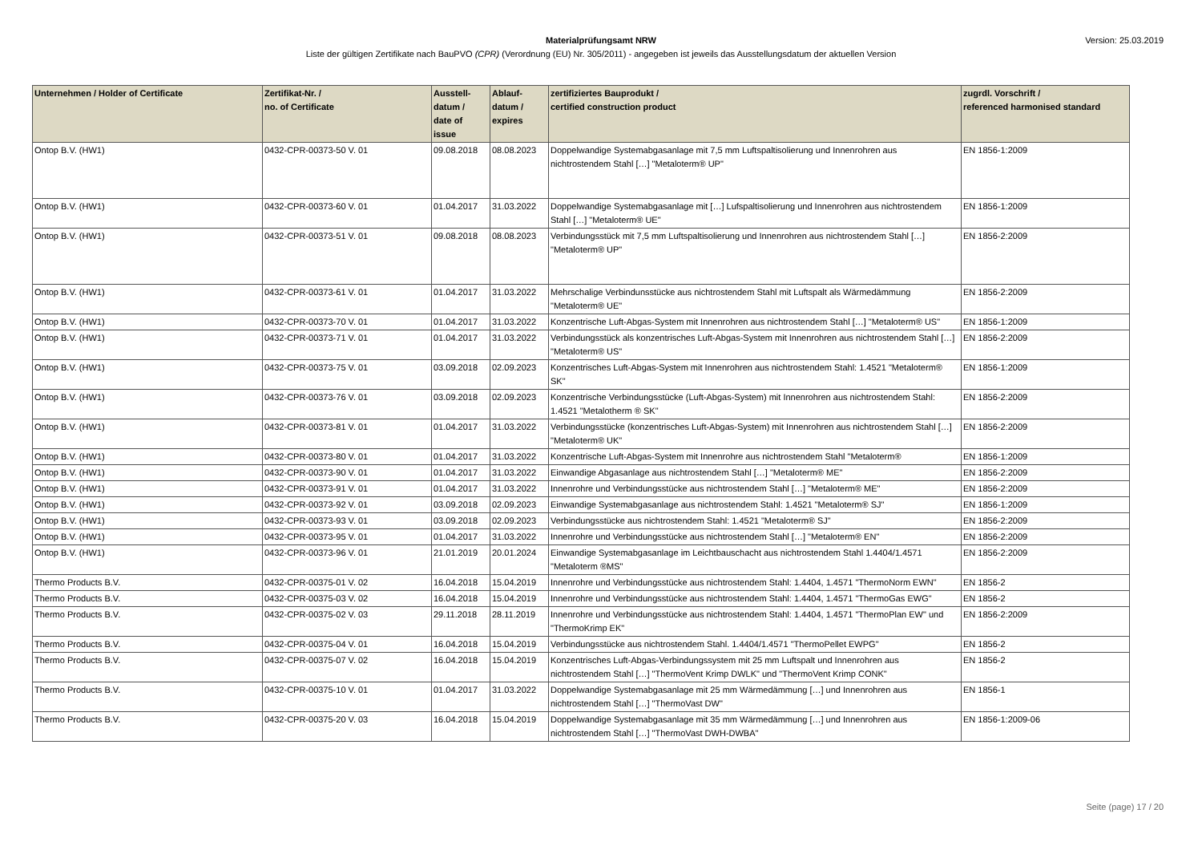Version: 25.03.2019
Materialprüfungsamt NRW
Liste der gültigen Zertifikate nach BauPVO (CPR) (Verordnung (EU) Nr. 305/2011) - angegeben ist jeweils das Ausstellungsdatum der aktuellen Version
| Unternehmen / Holder of Certificate | Zertifikat-Nr. / no. of Certificate | Ausstell- datum / date of issue | Ablauf- datum / expires | zertifiziertes Bauprodukt / certified construction product | zugrdl. Vorschrift / referenced harmonised standard |
| --- | --- | --- | --- | --- | --- |
| Ontop B.V. (HW1) | 0432-CPR-00373-50 V. 01 | 09.08.2018 | 08.08.2023 | Doppelwandige Systemabgasanlage mit 7,5 mm Luftspaltisolierung und Innenrohren aus nichtrostendem Stahl […] "Metaloterm® UP" | EN 1856-1:2009 |
| Ontop B.V. (HW1) | 0432-CPR-00373-60 V. 01 | 01.04.2017 | 31.03.2022 | Doppelwandige Systemabgasanlage mit […] Lufspaltisolierung und Innenrohren aus nichtrostendem Stahl […] "Metaloterm® UE" | EN 1856-1:2009 |
| Ontop B.V. (HW1) | 0432-CPR-00373-51 V. 01 | 09.08.2018 | 08.08.2023 | Verbindungsstück mit 7,5 mm Luftspaltisolierung und Innenrohren aus nichtrostendem Stahl […] "Metaloterm® UP" | EN 1856-2:2009 |
| Ontop B.V. (HW1) | 0432-CPR-00373-61 V. 01 | 01.04.2017 | 31.03.2022 | Mehrschalige Verbindunsstücke aus nichtrostendem Stahl mit Luftspalt als Wärmedämmung "Metaloterm® UE" | EN 1856-2:2009 |
| Ontop B.V. (HW1) | 0432-CPR-00373-70 V. 01 | 01.04.2017 | 31.03.2022 | Konzentrische Luft-Abgas-System mit Innenrohren aus nichtrostendem Stahl […] "Metaloterm® US" | EN 1856-1:2009 |
| Ontop B.V. (HW1) | 0432-CPR-00373-71 V. 01 | 01.04.2017 | 31.03.2022 | Verbindungsstück als konzentrisches Luft-Abgas-System mit Innenrohren aus nichtrostendem Stahl […] "Metaloterm® US" | EN 1856-2:2009 |
| Ontop B.V. (HW1) | 0432-CPR-00373-75 V. 01 | 03.09.2018 | 02.09.2023 | Konzentrisches Luft-Abgas-System mit Innenrohren aus nichtrostendem Stahl: 1.4521 "Metaloterm® SK" | EN 1856-1:2009 |
| Ontop B.V. (HW1) | 0432-CPR-00373-76 V. 01 | 03.09.2018 | 02.09.2023 | Konzentrische Verbindungsstücke (Luft-Abgas-System) mit Innenrohren aus nichtrostendem Stahl: 1.4521 "Metalotherm ® SK" | EN 1856-2:2009 |
| Ontop B.V. (HW1) | 0432-CPR-00373-81 V. 01 | 01.04.2017 | 31.03.2022 | Verbindungsstücke (konzentrisches Luft-Abgas-System) mit Innenrohren aus nichtrostendem Stahl […] "Metaloterm® UK" | EN 1856-2:2009 |
| Ontop B.V. (HW1) | 0432-CPR-00373-80 V. 01 | 01.04.2017 | 31.03.2022 | Konzentrische Luft-Abgas-System mit Innenrohre aus nichtrostendem Stahl "Metaloterm® | EN 1856-1:2009 |
| Ontop B.V. (HW1) | 0432-CPR-00373-90 V. 01 | 01.04.2017 | 31.03.2022 | Einwandige Abgasanlage aus nichtrostendem Stahl […] "Metaloterm® ME" | EN 1856-2:2009 |
| Ontop B.V. (HW1) | 0432-CPR-00373-91 V. 01 | 01.04.2017 | 31.03.2022 | Innenrohre und Verbindungsstücke aus nichtrostendem Stahl […] "Metaloterm® ME" | EN 1856-2:2009 |
| Ontop B.V. (HW1) | 0432-CPR-00373-92 V. 01 | 03.09.2018 | 02.09.2023 | Einwandige Systemabgasanlage aus nichtrostendem Stahl: 1.4521 "Metaloterm® SJ" | EN 1856-1:2009 |
| Ontop B.V. (HW1) | 0432-CPR-00373-93 V. 01 | 03.09.2018 | 02.09.2023 | Verbindungsstücke aus nichtrostendem Stahl: 1.4521 "Metaloterm® SJ" | EN 1856-2:2009 |
| Ontop B.V. (HW1) | 0432-CPR-00373-95 V. 01 | 01.04.2017 | 31.03.2022 | Innenrohre und Verbindungsstücke aus nichtrostendem Stahl […] "Metaloterm® EN" | EN 1856-2:2009 |
| Ontop B.V. (HW1) | 0432-CPR-00373-96 V. 01 | 21.01.2019 | 20.01.2024 | Einwandige Systemabgasanlage im Leichtbauschacht aus nichtrostendem Stahl 1.4404/1.4571 "Metaloterm ®MS" | EN 1856-2:2009 |
| Thermo Products B.V. | 0432-CPR-00375-01 V. 02 | 16.04.2018 | 15.04.2019 | Innenrohre und Verbindungsstücke aus nichtrostendem Stahl: 1.4404, 1.4571 "ThermoNorm EWN" | EN 1856-2 |
| Thermo Products B.V. | 0432-CPR-00375-03 V. 02 | 16.04.2018 | 15.04.2019 | Innenrohre und Verbindungsstücke aus nichtrostendem Stahl: 1.4404, 1.4571 "ThermoGas EWG" | EN 1856-2 |
| Thermo Products B.V. | 0432-CPR-00375-02 V. 03 | 29.11.2018 | 28.11.2019 | Innenrohre und Verbindungsstücke aus nichtrostendem Stahl: 1.4404, 1.4571 "ThermoPlan EW" und "ThermoKrimp EK" | EN 1856-2:2009 |
| Thermo Products B.V. | 0432-CPR-00375-04 V. 01 | 16.04.2018 | 15.04.2019 | Verbindungsstücke aus nichtrostendem Stahl. 1.4404/1.4571 "ThermoPellet EWPG" | EN 1856-2 |
| Thermo Products B.V. | 0432-CPR-00375-07 V. 02 | 16.04.2018 | 15.04.2019 | Konzentrisches Luft-Abgas-Verbindungssystem mit 25 mm Luftspalt und Innenrohren aus nichtrostendem Stahl […] "ThermoVent Krimp DWLK" und "ThermoVent Krimp CONK" | EN 1856-2 |
| Thermo Products B.V. | 0432-CPR-00375-10 V. 01 | 01.04.2017 | 31.03.2022 | Doppelwandige Systemabgasanlage mit 25 mm Wärmedämmung […] und Innenrohren aus nichtrostendem Stahl […] "ThermoVast DW" | EN 1856-1 |
| Thermo Products B.V. | 0432-CPR-00375-20 V. 03 | 16.04.2018 | 15.04.2019 | Doppelwandige Systemabgasanlage mit 35 mm Wärmedämmung […] und Innenrohren aus nichtrostendem Stahl […] "ThermoVast DWH-DWBA" | EN 1856-1:2009-06 |
Seite (page) 17 / 20